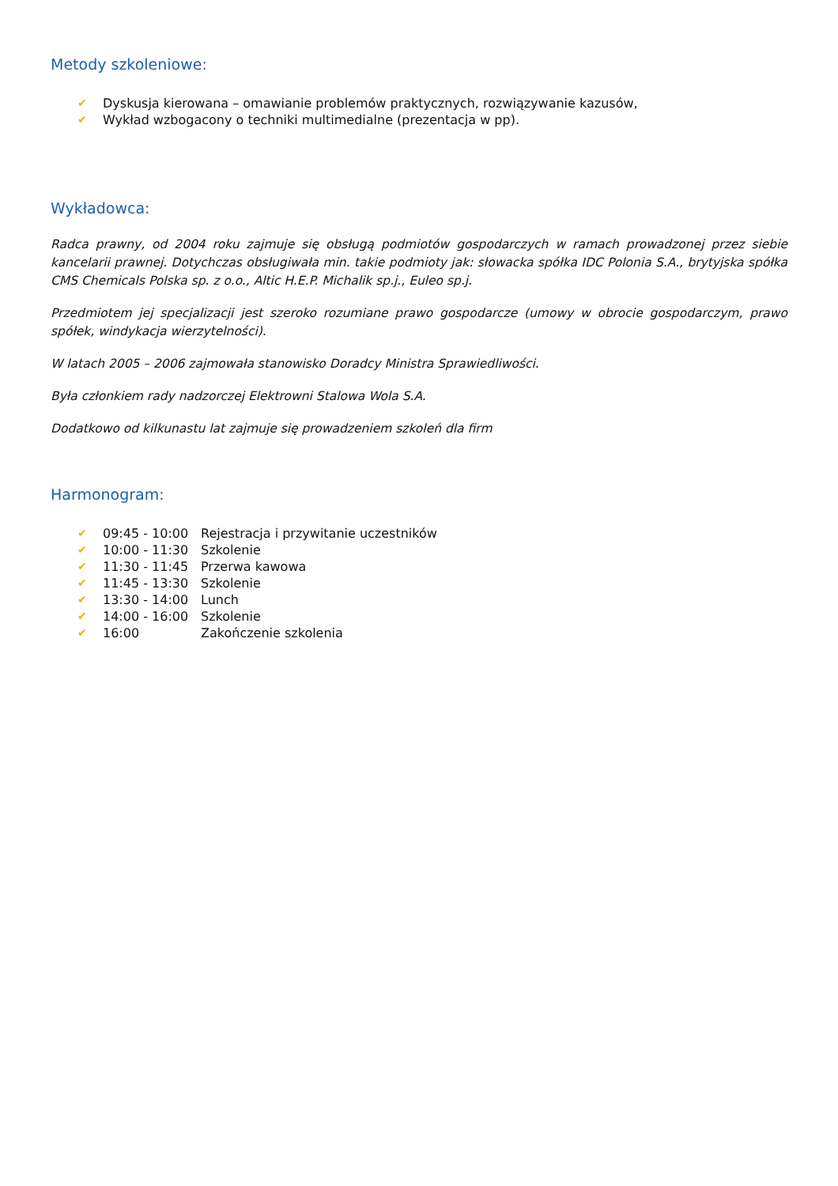Metody szkoleniowe:
✔ Dyskusja kierowana – omawianie problemów praktycznych, rozwiązywanie kazusów,
✔ Wykład wzbogacony o techniki multimedialne (prezentacja w pp).
Wykładowca:
Radca prawny, od 2004 roku zajmuje się obsługą podmiotów gospodarczych w ramach prowadzonej przez siebie kancelarii prawnej. Dotychczas obsługiwała min. takie podmioty jak: słowacka spółka IDC Polonia S.A., brytyjska spółka CMS Chemicals Polska sp. z o.o., Altic H.E.P. Michalik sp.j., Euleo sp.j.
Przedmiotem jej specjalizacji jest szeroko rozumiane prawo gospodarcze (umowy w obrocie gospodarczym, prawo spółek, windykacja wierzytelności).
W latach 2005 – 2006 zajmowała stanowisko Doradcy Ministra Sprawiedliwości.
Była członkiem rady nadzorczej Elektrowni Stalowa Wola S.A.
Dodatkowo od kilkunastu lat zajmuje się prowadzeniem szkoleń dla firm
Harmonogram:
✔ 09:45 - 10:00 Rejestracja i przywitanie uczestników
✔ 10:00 - 11:30 Szkolenie
✔ 11:30 - 11:45 Przerwa kawowa
✔ 11:45 - 13:30 Szkolenie
✔ 13:30 - 14:00 Lunch
✔ 14:00 - 16:00 Szkolenie
✔ 16:00 Zakończenie szkolenia